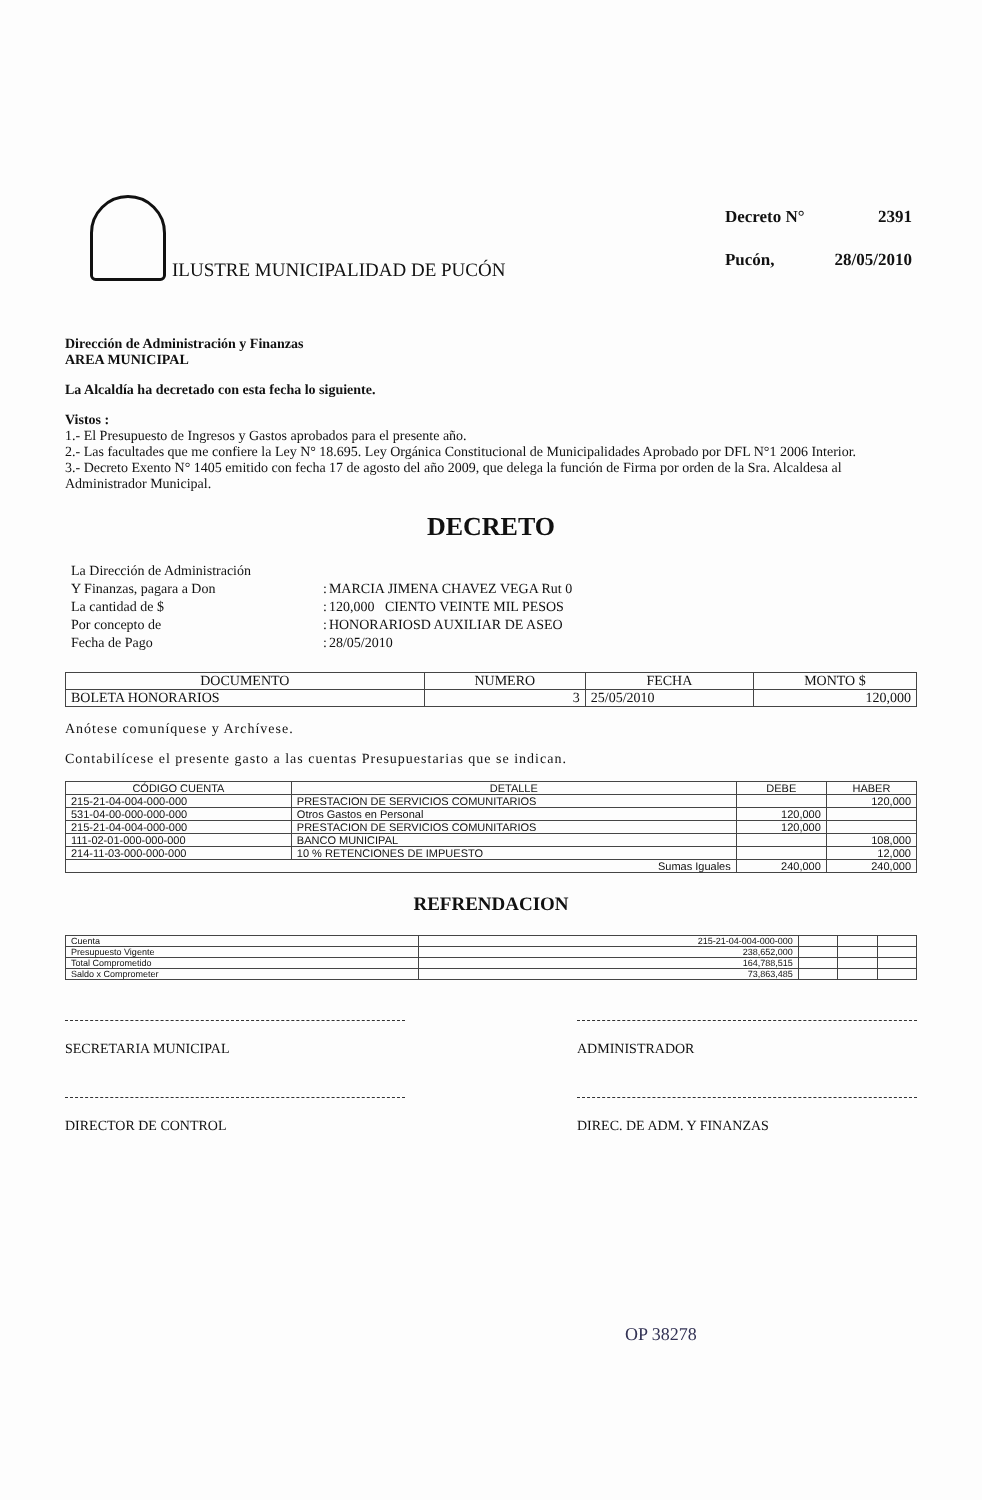ILUSTRE MUNICIPALIDAD DE PUCÓN
| Decreto N° | 2391 |
| Pucón, | 28/05/2010 |
Dirección de Administración y Finanzas
AREA MUNICIPAL
La Alcaldía ha decretado con esta fecha lo siguiente.
Vistos :
1.- El Presupuesto de Ingresos y Gastos aprobados para el presente año.
2.- Las facultades que me confiere la Ley N° 18.695. Ley Orgánica Constitucional de Municipalidades Aprobado por DFL N°1 2006 Interior.
3.- Decreto Exento N° 1405 emitido con fecha 17 de agosto del año 2009, que delega la función de Firma por orden de la Sra. Alcaldesa al Administrador Municipal.
DECRETO
| La Dirección de Administración | | |
| Y Finanzas, pagara a Don | : | MARCIA JIMENA CHAVEZ VEGA Rut 0 |
| La cantidad de $ | : | 120,000 CIENTO VEINTE MIL PESOS |
| Por concepto de | : | HONORARIOSD AUXILIAR DE ASEO |
| Fecha de Pago | : | 28/05/2010 |
| DOCUMENTO | NUMERO | FECHA | MONTO $ |
| --- | --- | --- | --- |
| BOLETA HONORARIOS | 3 | 25/05/2010 | 120,000 |
Anótese comuníquese y Archívese.
Contabilícese el presente gasto a las cuentas Presupuestarias que se indican.
| CÓDIGO CUENTA | DETALLE | DEBE | HABER |
| --- | --- | --- | --- |
| 215-21-04-004-000-000 | PRESTACION DE SERVICIOS COMUNITARIOS | | 120,000 |
| 531-04-00-000-000-000 | Otros Gastos en Personal | 120,000 | |
| 215-21-04-004-000-000 | PRESTACION DE SERVICIOS COMUNITARIOS | 120,000 | |
| 111-02-01-000-000-000 | BANCO MUNICIPAL | | 108,000 |
| 214-11-03-000-000-000 | 10 % RETENCIONES DE IMPUESTO | | 12,000 |
| Sumas Iguales | | 240,000 | 240,000 |
REFRENDACION
| Cuenta | 215-21-04-004-000-000 | | | |
| Presupuesto Vigente | 238,652,000 | | | |
| Total Comprometido | 164,788,515 | | | |
| Saldo x Comprometer | 73,863,485 | | | |
SECRETARIA MUNICIPAL ADMINISTRADOR
DIRECTOR DE CONTROL DIREC. DE ADM. Y FINANZAS
OP 38278